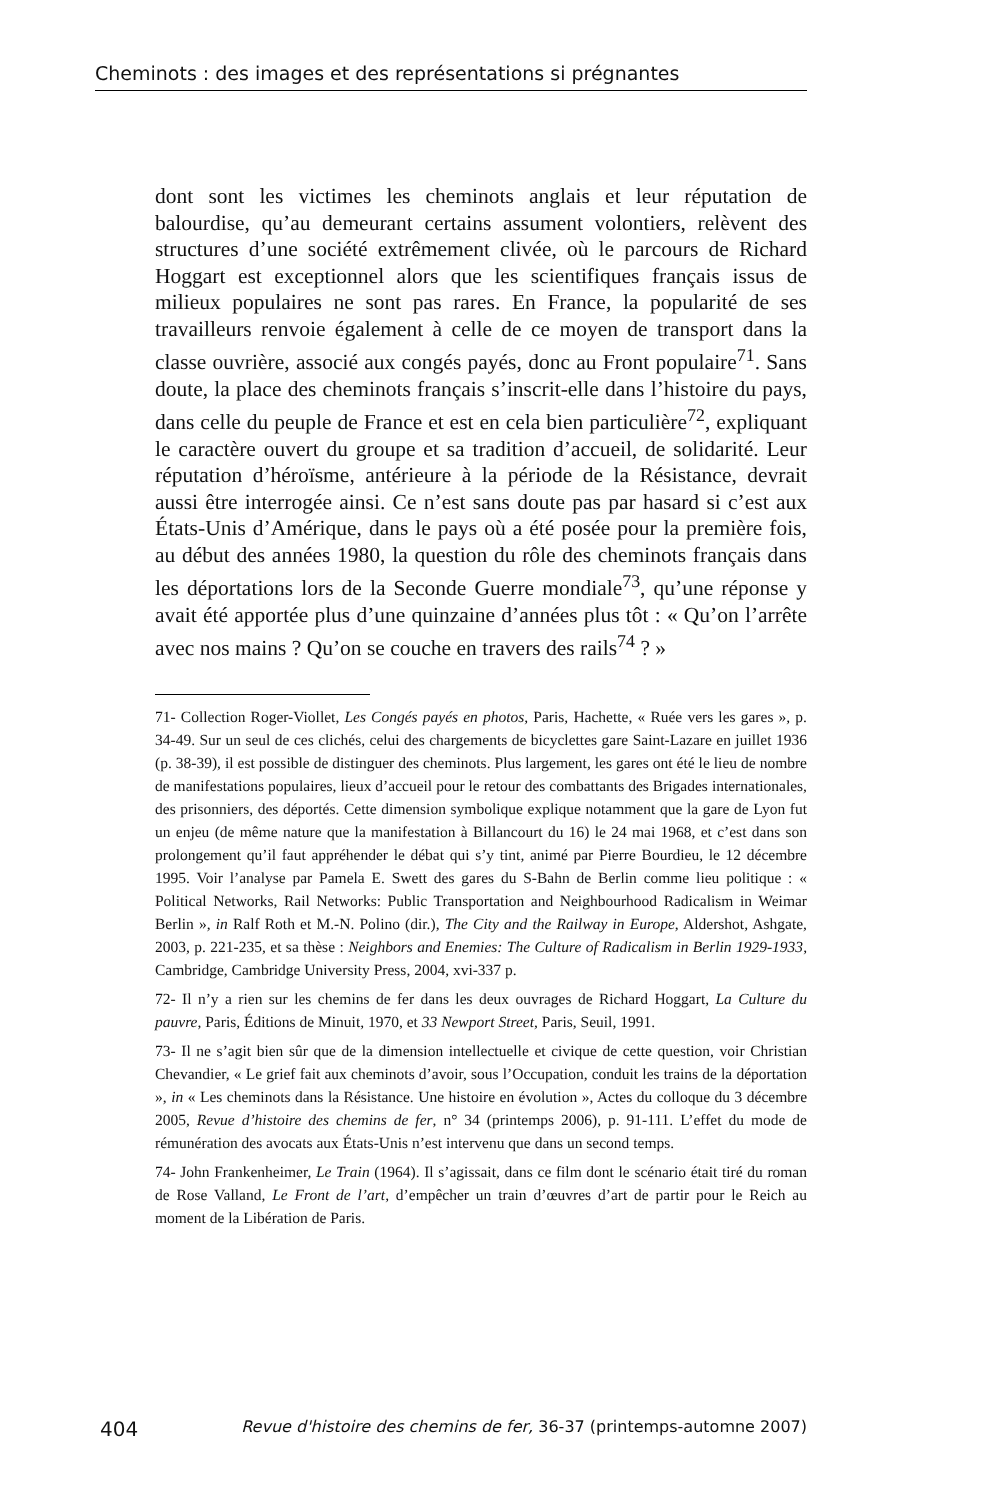Cheminots : des images et des représentations si prégnantes
dont sont les victimes les cheminots anglais et leur réputation de balourdise, qu’au demeurant certains assument volontiers, relèvent des structures d’une société extrêmement clivée, où le parcours de Richard Hoggart est exceptionnel alors que les scientifiques français issus de milieux populaires ne sont pas rares. En France, la popularité de ses travailleurs renvoie également à celle de ce moyen de transport dans la classe ouvrière, associé aux congés payés, donc au Front populaire<sup>71</sup>. Sans doute, la place des cheminots français s’inscrit-elle dans l’histoire du pays, dans celle du peuple de France et est en cela bien particulière<sup>72</sup>, expliquant le caractère ouvert du groupe et sa tradition d’accueil, de solidarité. Leur réputation d’héroïsme, antérieure à la période de la Résistance, devrait aussi être interrogée ainsi. Ce n’est sans doute pas par hasard si c’est aux États-Unis d’Amérique, dans le pays où a été posée pour la première fois, au début des années 1980, la question du rôle des cheminots français dans les déportations lors de la Seconde Guerre mondiale<sup>73</sup>, qu’une réponse y avait été apportée plus d’une quinzaine d’années plus tôt : « Qu’on l’arrête avec nos mains ? Qu’on se couche en travers des rails<sup>74</sup> ? »
71- Collection Roger-Viollet, Les Congés payés en photos, Paris, Hachette, « Ruée vers les gares », p. 34-49. Sur un seul de ces clichés, celui des chargements de bicyclettes gare Saint-Lazare en juillet 1936 (p. 38-39), il est possible de distinguer des cheminots. Plus largement, les gares ont été le lieu de nombre de manifestations populaires, lieux d’accueil pour le retour des combattants des Brigades internationales, des prisonniers, des déportés. Cette dimension symbolique explique notamment que la gare de Lyon fut un enjeu (de même nature que la manifestation à Billancourt du 16) le 24 mai 1968, et c’est dans son prolongement qu’il faut appréhender le débat qui s’y tint, animé par Pierre Bourdieu, le 12 décembre 1995. Voir l’analyse par Pamela E. Swett des gares du S-Bahn de Berlin comme lieu politique : « Political Networks, Rail Networks: Public Transportation and Neighbourhood Radicalism in Weimar Berlin », in Ralf Roth et M.-N. Polino (dir.), The City and the Railway in Europe, Aldershot, Ashgate, 2003, p. 221-235, et sa thèse : Neighbors and Enemies: The Culture of Radicalism in Berlin 1929-1933, Cambridge, Cambridge University Press, 2004, xvi-337 p.
72- Il n’y a rien sur les chemins de fer dans les deux ouvrages de Richard Hoggart, La Culture du pauvre, Paris, Éditions de Minuit, 1970, et 33 Newport Street, Paris, Seuil, 1991.
73- Il ne s’agit bien sûr que de la dimension intellectuelle et civique de cette question, voir Christian Chevandier, « Le grief fait aux cheminots d’avoir, sous l’Occupation, conduit les trains de la déportation », in « Les cheminots dans la Résistance. Une histoire en évolution », Actes du colloque du 3 décembre 2005, Revue d’histoire des chemins de fer, n° 34 (printemps 2006), p. 91-111. L’effet du mode de rémunération des avocats aux États-Unis n’est intervenu que dans un second temps.
74- John Frankenheimer, Le Train (1964). Il s’agissait, dans ce film dont le scénario était tiré du roman de Rose Valland, Le Front de l’art, d’empêcher un train d’œuvres d’art de partir pour le Reich au moment de la Libération de Paris.
404 Revue d'histoire des chemins de fer, 36-37 (printemps-automne 2007)